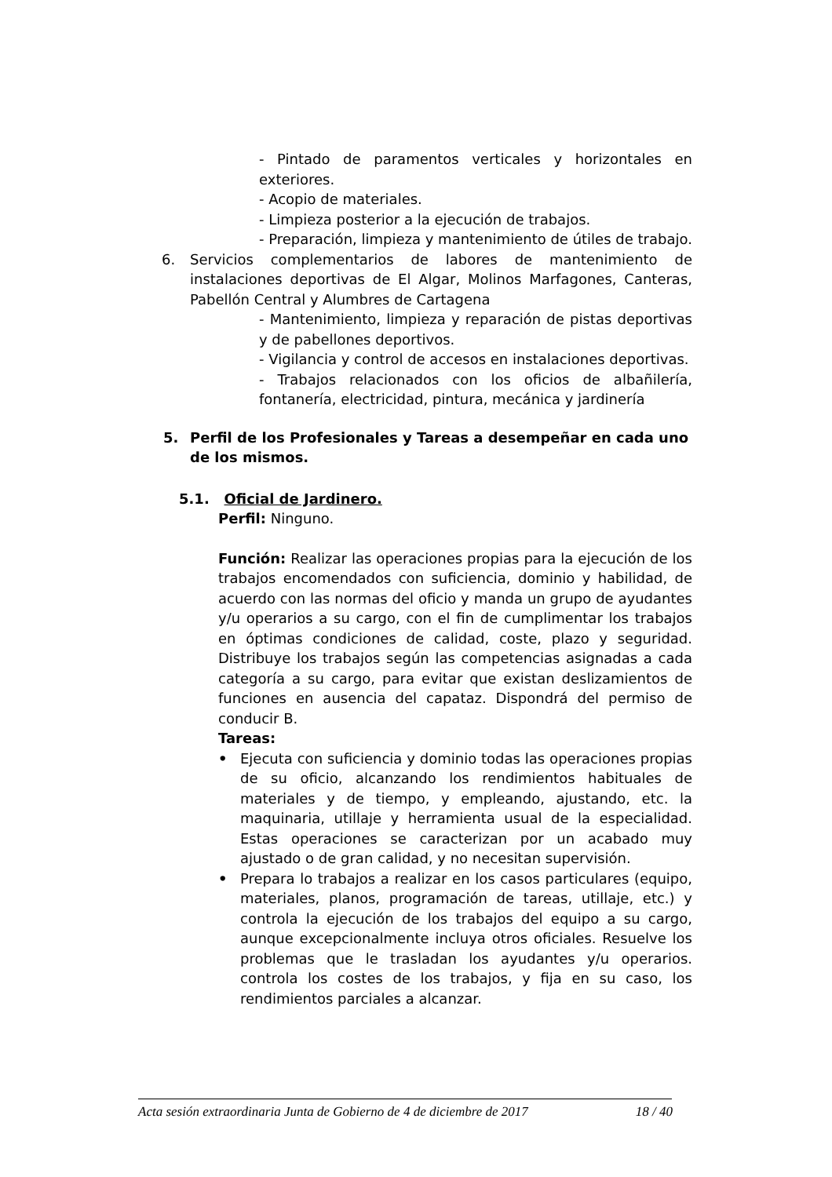- Pintado de paramentos verticales y horizontales en exteriores.
- Acopio de materiales.
- Limpieza posterior a la ejecución de trabajos.
- Preparación, limpieza y mantenimiento de útiles de trabajo.
6. Servicios complementarios de labores de mantenimiento de instalaciones deportivas de El Algar, Molinos Marfagones, Canteras, Pabellón Central y Alumbres de Cartagena
- Mantenimiento, limpieza y reparación de pistas deportivas y de pabellones deportivos.
- Vigilancia y control de accesos en instalaciones deportivas.
- Trabajos relacionados con los oficios de albañilería, fontanería, electricidad, pintura, mecánica y jardinería
5. Perfil de los Profesionales y Tareas a desempeñar en cada uno de los mismos.
5.1. Oficial de Jardinero.
Perfil: Ninguno.
Función: Realizar las operaciones propias para la ejecución de los trabajos encomendados con suficiencia, dominio y habilidad, de acuerdo con las normas del oficio y manda un grupo de ayudantes y/u operarios a su cargo, con el fin de cumplimentar los trabajos en óptimas condiciones de calidad, coste, plazo y seguridad. Distribuye los trabajos según las competencias asignadas a cada categoría a su cargo, para evitar que existan deslizamientos de funciones en ausencia del capataz. Dispondrá del permiso de conducir B.
Tareas:
• Ejecuta con suficiencia y dominio todas las operaciones propias de su oficio, alcanzando los rendimientos habituales de materiales y de tiempo, y empleando, ajustando, etc. la maquinaria, utillaje y herramienta usual de la especialidad. Estas operaciones se caracterizan por un acabado muy ajustado o de gran calidad, y no necesitan supervisión.
• Prepara lo trabajos a realizar en los casos particulares (equipo, materiales, planos, programación de tareas, utillaje, etc.) y controla la ejecución de los trabajos del equipo a su cargo, aunque excepcionalmente incluya otros oficiales. Resuelve los problemas que le trasladan los ayudantes y/u operarios. controla los costes de los trabajos, y fija en su caso, los rendimientos parciales a alcanzar.
Acta sesión extraordinaria Junta de Gobierno de 4 de diciembre de 2017 18 / 40